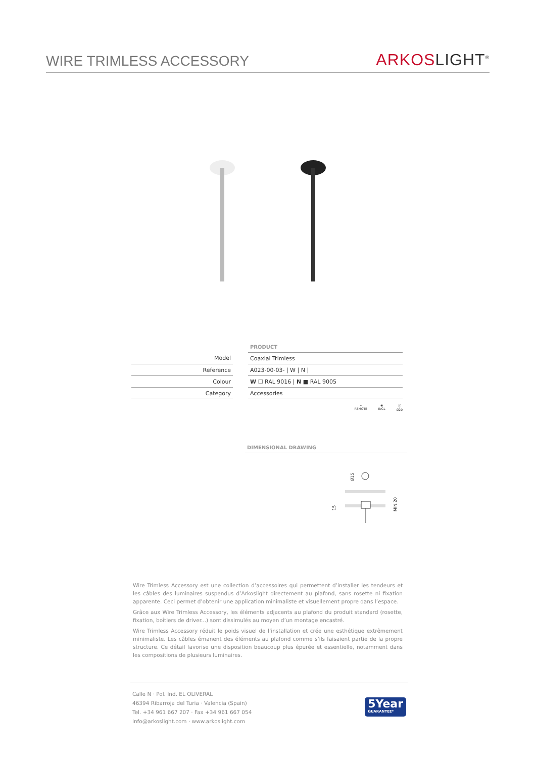WIRE TRIMLESS ACCESSORY
ARKOSLIGHT<sup>®</sup>
| | | PRODUCT |
| Model | | Coaxial Trimless |
| Reference | | A023-00-03- / W / N / |
| Colour | | W ☐ RAL 9016 / N ■ RAL 9005 |
| Category | | Accessories |
⌁
REMOTE
◉
INCL
ⓘ
Ø20
DIMENSIONAL DRAWING
Ø15
15
MIN.20
Wire Trimless Accessory est une collection d’accessoires qui permettent d’installer les tendeurs et les câbles des luminaires suspendus d’Arkoslight directement au plafond, sans rosette ni fixation apparente. Ceci permet d’obtenir une application minimaliste et visuellement propre dans l’espace.
Grâce aux Wire Trimless Accessory, les éléments adjacents au plafond du produit standard (rosette, fixation, boîtiers de driver...) sont dissimulés au moyen d’un montage encastré.
Wire Trimless Accessory réduit le poids visuel de l’installation et crée une esthétique extrêmement minimaliste. Les câbles émanent des éléments au plafond comme s’ils faisaient partie de la propre structure. Ce détail favorise une disposition beaucoup plus épurée et essentielle, notamment dans les compositions de plusieurs luminaires.
Calle N · Pol. Ind. EL OLIVERAL
46394 Ribarroja del Turia · Valencia (Spain)
Tel. +34 961 667 207 · Fax +34 961 667 054
info@arkoslight.com · www.arkoslight.com
5Year
GUARANTEE*